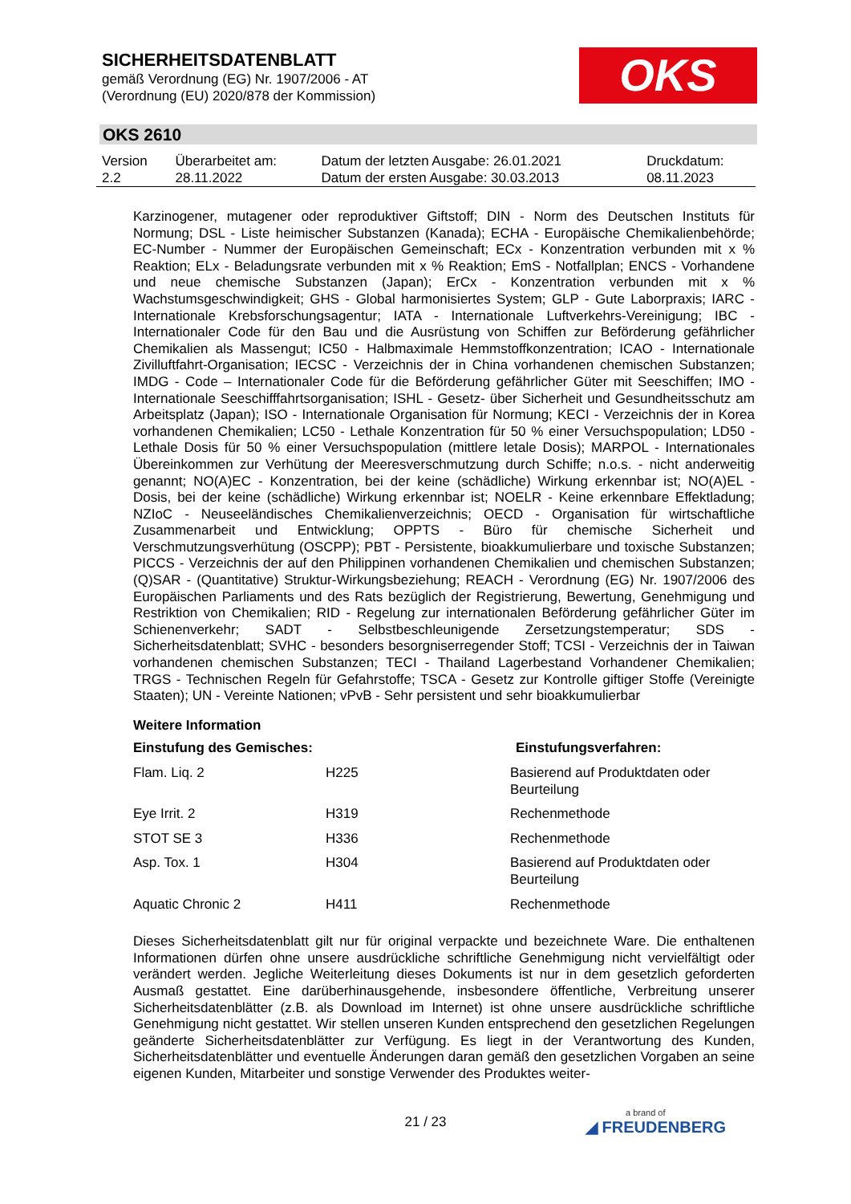SICHERHEITSDATENBLATT
gemäß Verordnung (EG) Nr. 1907/2006 - AT
(Verordnung (EU) 2020/878 der Kommission)
OKS
OKS 2610
| Version 2.2 | Überarbeitet am: 28.11.2022 | Datum der letzten Ausgabe: 26.01.2021 Datum der ersten Ausgabe: 30.03.2013 | Druckdatum: 08.11.2023 |
Karzinogener, mutagener oder reproduktiver Giftstoff; DIN - Norm des Deutschen Instituts für Normung; DSL - Liste heimischer Substanzen (Kanada); ECHA - Europäische Chemikalienbehörde; EC-Number - Nummer der Europäischen Gemeinschaft; ECx - Konzentration verbunden mit x % Reaktion; ELx - Beladungsrate verbunden mit x % Reaktion; EmS - Notfallplan; ENCS - Vorhandene und neue chemische Substanzen (Japan); ErCx - Konzentration verbunden mit x % Wachstumsgeschwindigkeit; GHS - Global harmonisiertes System; GLP - Gute Laborpraxis; IARC - Internationale Krebsforschungsagentur; IATA - Internationale Luftverkehrs-Vereinigung; IBC - Internationaler Code für den Bau und die Ausrüstung von Schiffen zur Beförderung gefährlicher Chemikalien als Massengut; IC50 - Halbmaximale Hemmstoffkonzentration; ICAO - Internationale Zivilluftfahrt-Organisation; IECSC - Verzeichnis der in China vorhandenen chemischen Substanzen; IMDG - Code – Internationaler Code für die Beförderung gefährlicher Güter mit Seeschiffen; IMO - Internationale Seeschifffahrtsorganisation; ISHL - Gesetz- über Sicherheit und Gesundheitsschutz am Arbeitsplatz (Japan); ISO - Internationale Organisation für Normung; KECI - Verzeichnis der in Korea vorhandenen Chemikalien; LC50 - Lethale Konzentration für 50 % einer Versuchspopulation; LD50 - Lethale Dosis für 50 % einer Versuchspopulation (mittlere letale Dosis); MARPOL - Internationales Übereinkommen zur Verhütung der Meeresverschmutzung durch Schiffe; n.o.s. - nicht anderweitig genannt; NO(A)EC - Konzentration, bei der keine (schädliche) Wirkung erkennbar ist; NO(A)EL - Dosis, bei der keine (schädliche) Wirkung erkennbar ist; NOELR - Keine erkennbare Effektladung; NZIoC - Neuseeländisches Chemikalienverzeichnis; OECD - Organisation für wirtschaftliche Zusammenarbeit und Entwicklung; OPPTS - Büro für chemische Sicherheit und Verschmutzungsverhütung (OSCPP); PBT - Persistente, bioakkumulierbare und toxische Substanzen; PICCS - Verzeichnis der auf den Philippinen vorhandenen Chemikalien und chemischen Substanzen; (Q)SAR - (Quantitative) Struktur-Wirkungsbeziehung; REACH - Verordnung (EG) Nr. 1907/2006 des Europäischen Parliaments und des Rats bezüglich der Registrierung, Bewertung, Genehmigung und Restriktion von Chemikalien; RID - Regelung zur internationalen Beförderung gefährlicher Güter im Schienenverkehr; SADT - Selbstbeschleunigende Zersetzungstemperatur; SDS - Sicherheitsdatenblatt; SVHC - besonders besorgniserregender Stoff; TCSI - Verzeichnis der in Taiwan vorhandenen chemischen Substanzen; TECI - Thailand Lagerbestand Vorhandener Chemikalien; TRGS - Technischen Regeln für Gefahrstoffe; TSCA - Gesetz zur Kontrolle giftiger Stoffe (Vereinigte Staaten); UN - Vereinte Nationen; vPvB - Sehr persistent und sehr bioakkumulierbar
Weitere Information
| Einstufung des Gemisches: | | Einstufungsverfahren: |
| --- | --- | --- |
| Flam. Liq. 2 | H225 | Basierend auf Produktdaten oder Beurteilung |
| Eye Irrit. 2 | H319 | Rechenmethode |
| STOT SE 3 | H336 | Rechenmethode |
| Asp. Tox. 1 | H304 | Basierend auf Produktdaten oder Beurteilung |
| Aquatic Chronic 2 | H411 | Rechenmethode |
Dieses Sicherheitsdatenblatt gilt nur für original verpackte und bezeichnete Ware. Die enthaltenen Informationen dürfen ohne unsere ausdrückliche schriftliche Genehmigung nicht vervielfältigt oder verändert werden. Jegliche Weiterleitung dieses Dokuments ist nur in dem gesetzlich geforderten Ausmaß gestattet. Eine darüberhinausgehende, insbesondere öffentliche, Verbreitung unserer Sicherheitsdatenblätter (z.B. als Download im Internet) ist ohne unsere ausdrückliche schriftliche Genehmigung nicht gestattet. Wir stellen unseren Kunden entsprechend den gesetzlichen Regelungen geänderte Sicherheitsdatenblätter zur Verfügung. Es liegt in der Verantwortung des Kunden, Sicherheitsdatenblätter und eventuelle Änderungen daran gemäß den gesetzlichen Vorgaben an seine eigenen Kunden, Mitarbeiter und sonstige Verwender des Produktes weiter-
21 / 23 a brand of
◢ FREUDENBERG